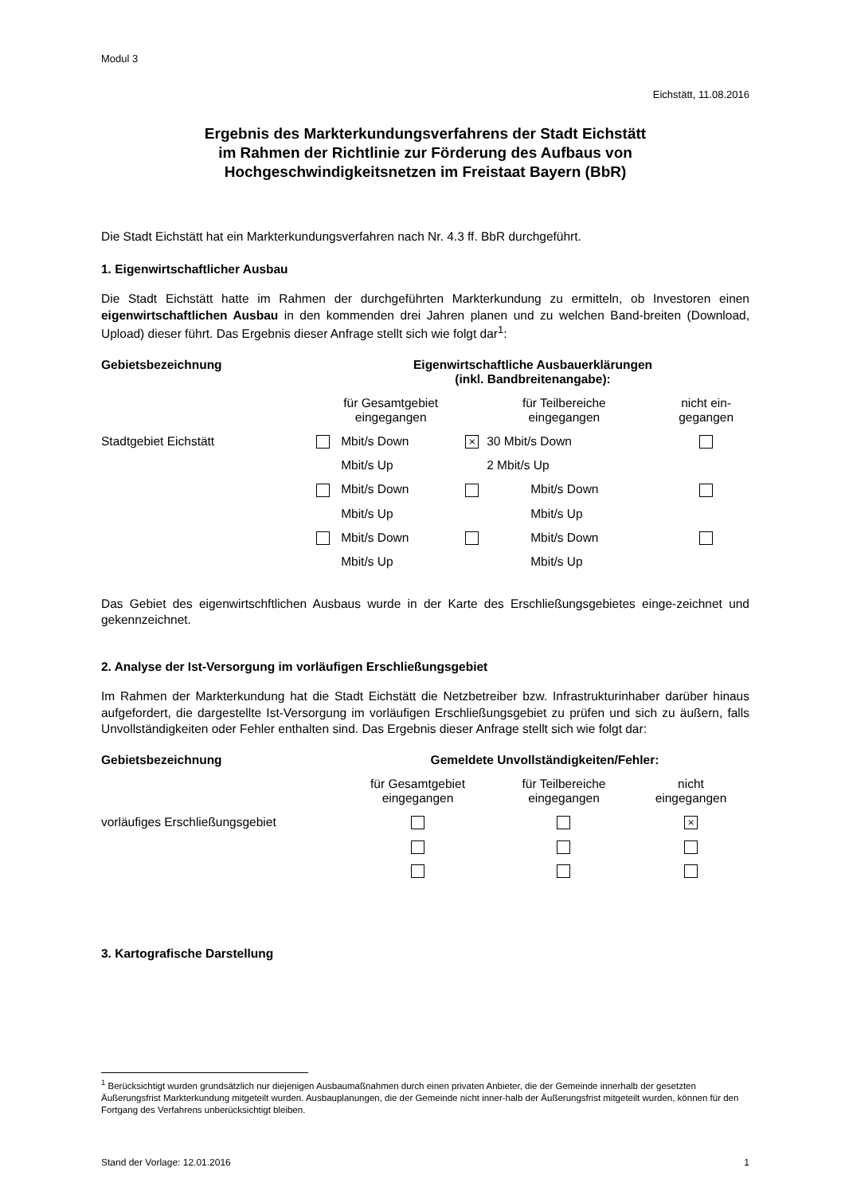Modul 3
Eichstätt, 11.08.2016
Ergebnis des Markterkundungsverfahrens der Stadt Eichstätt
im Rahmen der Richtlinie zur Förderung des Aufbaus von
Hochgeschwindigkeitsnetzen im Freistaat Bayern (BbR)
Die Stadt Eichstätt hat ein Markterkundungsverfahren nach Nr. 4.3 ff. BbR durchgeführt.
1. Eigenwirtschaftlicher Ausbau
Die Stadt Eichstätt hatte im Rahmen der durchgeführten Markterkundung zu ermitteln, ob Investoren einen eigenwirtschaftlichen Ausbau in den kommenden drei Jahren planen und zu welchen Band-breiten (Download, Upload) dieser führt. Das Ergebnis dieser Anfrage stellt sich wie folgt dar<sup>1</sup>:
| Gebietsbezeichnung | Eigenwirtschaftliche Ausbauerklärungen (inkl. Bandbreitenangabe): | | | | |
| --- | --- | --- | --- | --- | --- |
| | für Gesamtgebiet eingegangen | | für Teilbereiche eingegangen | | nicht ein- gegangen |
| Stadtgebiet Eichstätt | | Mbit/s Down | × | 30 Mbit/s Down | |
| | | Mbit/s Up | | 2 Mbit/s Up | |
| | | Mbit/s Down | | Mbit/s Down | |
| | | Mbit/s Up | | Mbit/s Up | |
| | | Mbit/s Down | | Mbit/s Down | |
| | | Mbit/s Up | | Mbit/s Up | |
Das Gebiet des eigenwirtschftlichen Ausbaus wurde in der Karte des Erschließungsgebietes einge-zeichnet und gekennzeichnet.
2. Analyse der Ist-Versorgung im vorläufigen Erschließungsgebiet
Im Rahmen der Markterkundung hat die Stadt Eichstätt die Netzbetreiber bzw. Infrastrukturinhaber darüber hinaus aufgefordert, die dargestellte Ist-Versorgung im vorläufigen Erschließungsgebiet zu prüfen und sich zu äußern, falls Unvollständigkeiten oder Fehler enthalten sind. Das Ergebnis dieser Anfrage stellt sich wie folgt dar:
| Gebietsbezeichnung | Gemeldete Unvollständigkeiten/Fehler: | | |
| --- | --- | --- | --- |
| | für Gesamtgebiet eingegangen | für Teilbereiche eingegangen | nicht eingegangen |
| vorläufiges Erschließungsgebiet | | | × |
3. Kartografische Darstellung
<sup>1</sup> Berücksichtigt wurden grundsätzlich nur diejenigen Ausbaumaßnahmen durch einen privaten Anbieter, die der Gemeinde innerhalb der gesetzten Äußerungsfrist Markterkundung mitgeteilt wurden. Ausbauplanungen, die der Gemeinde nicht inner-halb der Äußerungsfrist mitgeteilt wurden, können für den Fortgang des Verfahrens unberücksichtigt bleiben.
Stand der Vorlage: 12.01.2016 1